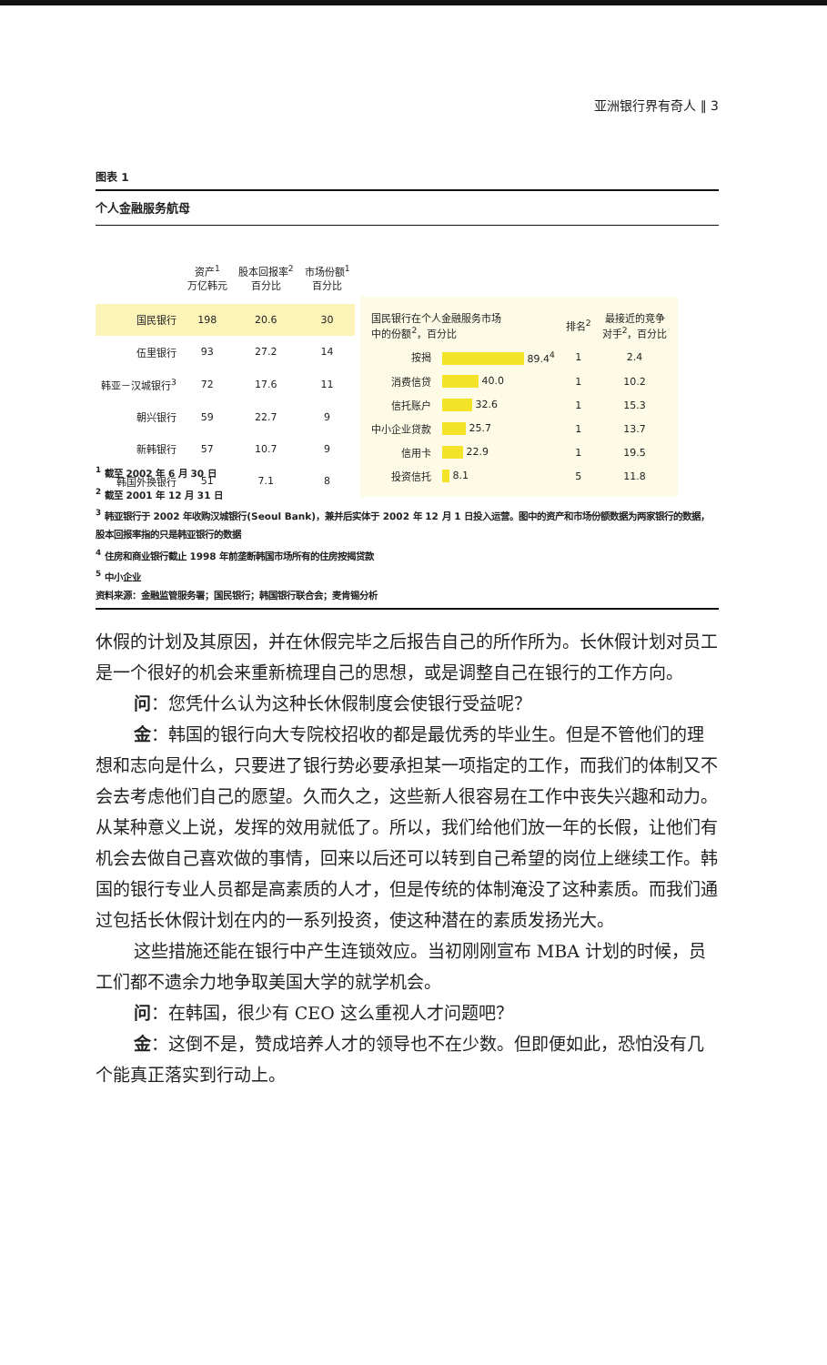亚洲银行界有奇人 ‖ 3
图表 1
个人金融服务航母
| | 资产<sup>1</sup> 万亿韩元 | 股本回报率<sup>2</sup> 百分比 | 市场份额<sup>1</sup> 百分比 |
| --- | --- | --- | --- |
| 国民银行 | 198 | 20.6 | 30 |
| 伍里银行 | 93 | 27.2 | 14 |
| 韩亚－汉城银行<sup>3</sup> | 72 | 17.6 | 11 |
| 朝兴银行 | 59 | 22.7 | 9 |
| 新韩银行 | 57 | 10.7 | 9 |
| 韩国外换银行 | 51 | 7.1 | 8 |
| 国民银行在个人金融服务市场 中的份额<sup>2</sup>，百分比 | | 排名<sup>2</sup> | 最接近的竞争 对手<sup>2</sup>，百分比 |
| --- | --- | --- | --- |
| 按揭 | 89.4<sup>4</sup> | 1 | 2.4 |
| 消费信贷 | 40.0 | 1 | 10.2 |
| 信托账户 | 32.6 | 1 | 15.3 |
| 中小企业贷款 | 25.7 | 1 | 13.7 |
| 信用卡 | 22.9 | 1 | 19.5 |
| 投资信托 | 8.1 | 5 | 11.8 |
<sup>1</sup> 截至 2002 年 6 月 30 日
<sup>2</sup> 截至 2001 年 12 月 31 日
<sup>3</sup> 韩亚银行于 2002 年收购汉城银行(Seoul Bank)，兼并后实体于 2002 年 12 月 1 日投入运营。图中的资产和市场份额数据为两家银行的数据，股本回报率指的只是韩亚银行的数据
<sup>4</sup> 住房和商业银行截止 1998 年前垄断韩国市场所有的住房按揭贷款
<sup>5</sup> 中小企业
资料来源：金融监管服务署；国民银行；韩国银行联合会；麦肯锡分析
休假的计划及其原因，并在休假完毕之后报告自己的所作所为。长休假计划对员工是一个很好的机会来重新梳理自己的思想，或是调整自己在银行的工作方向。
问：您凭什么认为这种长休假制度会使银行受益呢？
金：韩国的银行向大专院校招收的都是最优秀的毕业生。但是不管他们的理想和志向是什么，只要进了银行势必要承担某一项指定的工作，而我们的体制又不会去考虑他们自己的愿望。久而久之，这些新人很容易在工作中丧失兴趣和动力。从某种意义上说，发挥的效用就低了。所以，我们给他们放一年的长假，让他们有机会去做自己喜欢做的事情，回来以后还可以转到自己希望的岗位上继续工作。韩国的银行专业人员都是高素质的人才，但是传统的体制淹没了这种素质。而我们通过包括长休假计划在内的一系列投资，使这种潜在的素质发扬光大。
这些措施还能在银行中产生连锁效应。当初刚刚宣布 MBA 计划的时候，员工们都不遗余力地争取美国大学的就学机会。
问：在韩国，很少有 CEO 这么重视人才问题吧？
金：这倒不是，赞成培养人才的领导也不在少数。但即便如此，恐怕没有几个能真正落实到行动上。